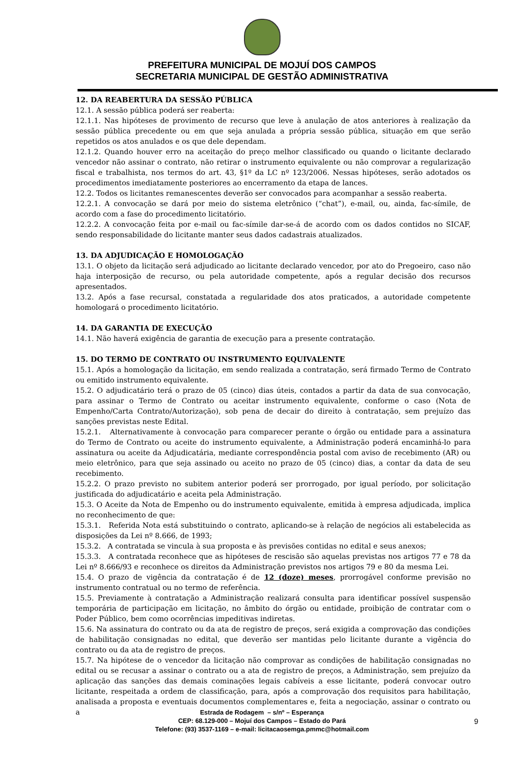PREFEITURA MUNICIPAL DE MOJUÍ DOS CAMPOS
SECRETARIA MUNICIPAL DE GESTÃO ADMINISTRATIVA
12. DA REABERTURA DA SESSÃO PÚBLICA
12.1. A sessão pública poderá ser reaberta:
12.1.1. Nas hipóteses de provimento de recurso que leve à anulação de atos anteriores à realização da sessão pública precedente ou em que seja anulada a própria sessão pública, situação em que serão repetidos os atos anulados e os que dele dependam.
12.1.2. Quando houver erro na aceitação do preço melhor classificado ou quando o licitante declarado vencedor não assinar o contrato, não retirar o instrumento equivalente ou não comprovar a regularização fiscal e trabalhista, nos termos do art. 43, §1º da LC nº 123/2006. Nessas hipóteses, serão adotados os procedimentos imediatamente posteriores ao encerramento da etapa de lances.
12.2. Todos os licitantes remanescentes deverão ser convocados para acompanhar a sessão reaberta.
12.2.1. A convocação se dará por meio do sistema eletrônico (“chat”), e-mail, ou, ainda, fac-símile, de acordo com a fase do procedimento licitatório.
12.2.2. A convocação feita por e-mail ou fac-símile dar-se-á de acordo com os dados contidos no SICAF, sendo responsabilidade do licitante manter seus dados cadastrais atualizados.
13. DA ADJUDICAÇÃO E HOMOLOGAÇÃO
13.1. O objeto da licitação será adjudicado ao licitante declarado vencedor, por ato do Pregoeiro, caso não haja interposição de recurso, ou pela autoridade competente, após a regular decisão dos recursos apresentados.
13.2. Após a fase recursal, constatada a regularidade dos atos praticados, a autoridade competente homologará o procedimento licitatório.
14. DA GARANTIA DE EXECUÇÃO
14.1. Não haverá exigência de garantia de execução para a presente contratação.
15. DO TERMO DE CONTRATO OU INSTRUMENTO EQUIVALENTE
15.1. Após a homologação da licitação, em sendo realizada a contratação, será firmado Termo de Contrato ou emitido instrumento equivalente.
15.2. O adjudicatário terá o prazo de 05 (cinco) dias úteis, contados a partir da data de sua convocação, para assinar o Termo de Contrato ou aceitar instrumento equivalente, conforme o caso (Nota de Empenho/Carta Contrato/Autorização), sob pena de decair do direito à contratação, sem prejuízo das sanções previstas neste Edital.
15.2.1. Alternativamente à convocação para comparecer perante o órgão ou entidade para a assinatura do Termo de Contrato ou aceite do instrumento equivalente, a Administração poderá encaminhá-lo para assinatura ou aceite da Adjudicatária, mediante correspondência postal com aviso de recebimento (AR) ou meio eletrônico, para que seja assinado ou aceito no prazo de 05 (cinco) dias, a contar da data de seu recebimento.
15.2.2. O prazo previsto no subitem anterior poderá ser prorrogado, por igual período, por solicitação justificada do adjudicatário e aceita pela Administração.
15.3. O Aceite da Nota de Empenho ou do instrumento equivalente, emitida à empresa adjudicada, implica no reconhecimento de que:
15.3.1. Referida Nota está substituindo o contrato, aplicando-se à relação de negócios ali estabelecida as disposições da Lei nº 8.666, de 1993;
15.3.2. A contratada se vincula à sua proposta e às previsões contidas no edital e seus anexos;
15.3.3. A contratada reconhece que as hipóteses de rescisão são aquelas previstas nos artigos 77 e 78 da Lei nº 8.666/93 e reconhece os direitos da Administração previstos nos artigos 79 e 80 da mesma Lei.
15.4. O prazo de vigência da contratação é de 12 (doze) meses, prorrogável conforme previsão no instrumento contratual ou no termo de referência.
15.5. Previamente à contratação a Administração realizará consulta para identificar possível suspensão temporária de participação em licitação, no âmbito do órgão ou entidade, proibição de contratar com o Poder Público, bem como ocorrências impeditivas indiretas.
15.6. Na assinatura do contrato ou da ata de registro de preços, será exigida a comprovação das condições de habilitação consignadas no edital, que deverão ser mantidas pelo licitante durante a vigência do contrato ou da ata de registro de preços.
15.7. Na hipótese de o vencedor da licitação não comprovar as condições de habilitação consignadas no edital ou se recusar a assinar o contrato ou a ata de registro de preços, a Administração, sem prejuízo da aplicação das sanções das demais cominações legais cabíveis a esse licitante, poderá convocar outro licitante, respeitada a ordem de classificação, para, após a comprovação dos requisitos para habilitação, analisada a proposta e eventuais documentos complementares e, feita a negociação, assinar o contrato ou a
Estrada de Rodagem – s/nº – Esperança
CEP: 68.129-000 – Mojuí dos Campos – Estado do Pará
Telefone: (93) 3537-1169 – e-mail: licitacaosemga.pmmc@hotmail.com
9